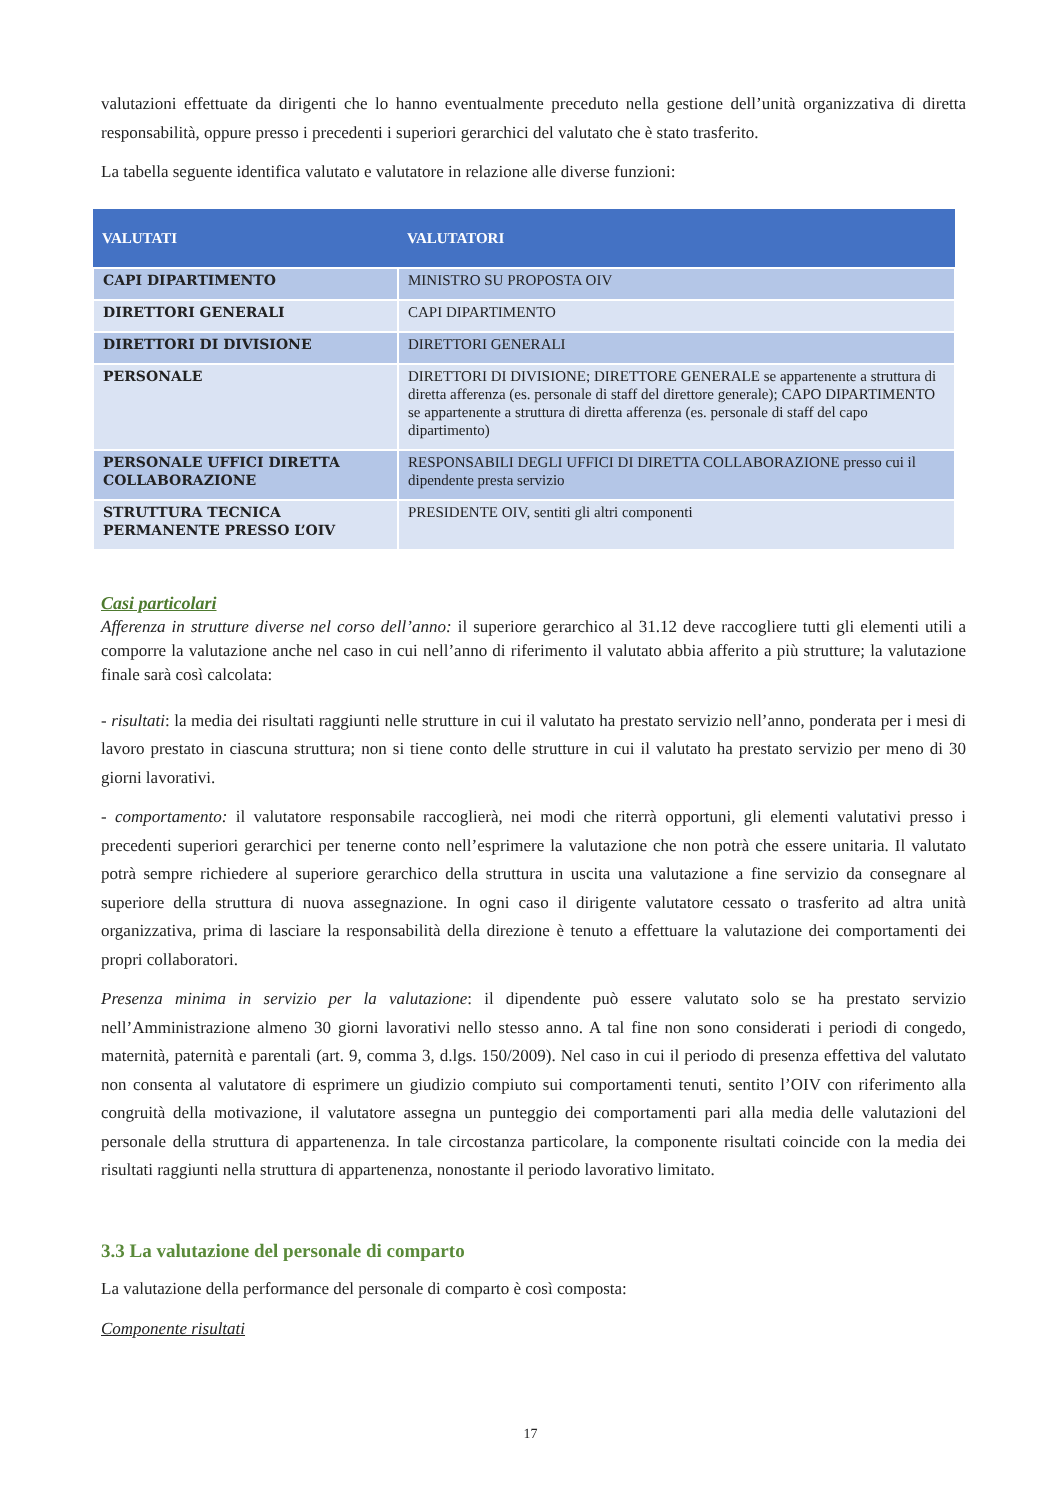valutazioni effettuate da dirigenti che lo hanno eventualmente preceduto nella gestione dell’unità organizzativa di diretta responsabilità, oppure presso i precedenti i superiori gerarchici del valutato che è stato trasferito.
La tabella seguente identifica valutato e valutatore in relazione alle diverse funzioni:
| VALUTATI | VALUTATORI |
| --- | --- |
| CAPI DIPARTIMENTO | MINISTRO SU PROPOSTA OIV |
| DIRETTORI GENERALI | CAPI DIPARTIMENTO |
| DIRETTORI DI DIVISIONE | DIRETTORI GENERALI |
| PERSONALE | DIRETTORI DI DIVISIONE; DIRETTORE GENERALE se appartenente a struttura di diretta afferenza (es. personale di staff del direttore generale); CAPO DIPARTIMENTO se appartenente a struttura di diretta afferenza (es. personale di staff del capo dipartimento) |
| PERSONALE UFFICI DIRETTA COLLABORAZIONE | RESPONSABILI DEGLI UFFICI DI DIRETTA COLLABORAZIONE presso cui il dipendente presta servizio |
| STRUTTURA TECNICA PERMANENTE PRESSO L’OIV | PRESIDENTE OIV, sentiti gli altri componenti |
Casi particolari
Afferenza in strutture diverse nel corso dell’anno: il superiore gerarchico al 31.12 deve raccogliere tutti gli elementi utili a comporre la valutazione anche nel caso in cui nell’anno di riferimento il valutato abbia afferito a più strutture; la valutazione finale sarà così calcolata:
- risultati: la media dei risultati raggiunti nelle strutture in cui il valutato ha prestato servizio nell’anno, ponderata per i mesi di lavoro prestato in ciascuna struttura; non si tiene conto delle strutture in cui il valutato ha prestato servizio per meno di 30 giorni lavorativi.
- comportamento: il valutatore responsabile raccoglierà, nei modi che riterrà opportuni, gli elementi valutativi presso i precedenti superiori gerarchici per tenerne conto nell’esprimere la valutazione che non potrà che essere unitaria. Il valutato potrà sempre richiedere al superiore gerarchico della struttura in uscita una valutazione a fine servizio da consegnare al superiore della struttura di nuova assegnazione. In ogni caso il dirigente valutatore cessato o trasferito ad altra unità organizzativa, prima di lasciare la responsabilità della direzione è tenuto a effettuare la valutazione dei comportamenti dei propri collaboratori.
Presenza minima in servizio per la valutazione: il dipendente può essere valutato solo se ha prestato servizio nell’Amministrazione almeno 30 giorni lavorativi nello stesso anno. A tal fine non sono considerati i periodi di congedo, maternità, paternità e parentali (art. 9, comma 3, d.lgs. 150/2009). Nel caso in cui il periodo di presenza effettiva del valutato non consenta al valutatore di esprimere un giudizio compiuto sui comportamenti tenuti, sentito l’OIV con riferimento alla congruità della motivazione, il valutatore assegna un punteggio dei comportamenti pari alla media delle valutazioni del personale della struttura di appartenenza. In tale circostanza particolare, la componente risultati coincide con la media dei risultati raggiunti nella struttura di appartenenza, nonostante il periodo lavorativo limitato.
3.3 La valutazione del personale di comparto
La valutazione della performance del personale di comparto è così composta:
Componente risultati
17